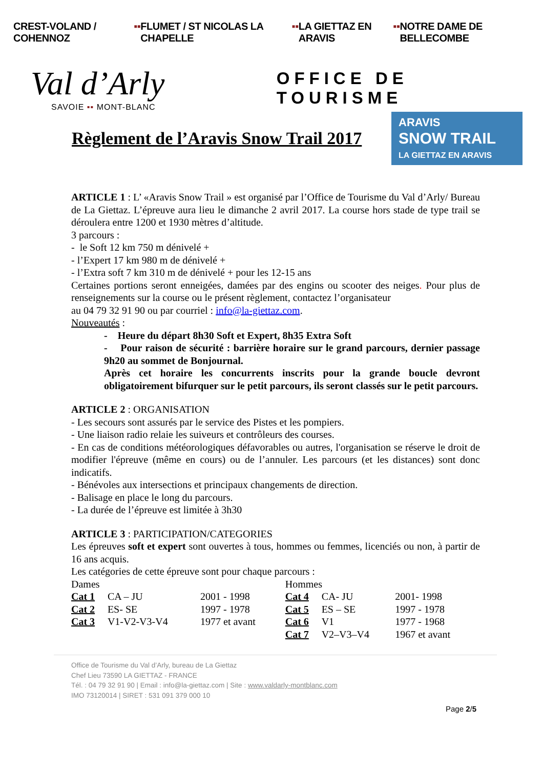CREST-VOLAND / COHENNOZ ▪▪ FLUMET / ST NICOLAS LA CHAPELLE ▪▪ LA GIETTAZ EN ARAVIS ▪▪ NOTRE DAME DE BELLECOMBE
Val d’Arly
SAVOIE ▪▪ MONT-BLANC
OFFICE DE TOURISME
Règlement de l’Aravis Snow Trail 2017
ARAVIS
SNOW TRAIL
LA GIETTAZ EN ARAVIS
ARTICLE 1 : L’ «Aravis Snow Trail » est organisé par l’Office de Tourisme du Val d’Arly/ Bureau de La Giettaz. L’épreuve aura lieu le dimanche 2 avril 2017. La course hors stade de type trail se déroulera entre 1200 et 1930 mètres d’altitude.
3 parcours :
- le Soft 12 km 750 m dénivelé +
- l’Expert 17 km 980 m de dénivelé +
- l’Extra soft 7 km 310 m de dénivelé + pour les 12-15 ans
Certaines portions seront enneigées, damées par des engins ou scooter des neiges. Pour plus de renseignements sur la course ou le présent règlement, contactez l’organisateur
au 04 79 32 91 90 ou par courriel : info@la-giettaz.com.
Nouveautés :
- Heure du départ 8h30 Soft et Expert, 8h35 Extra Soft
- Pour raison de sécurité : barrière horaire sur le grand parcours, dernier passage 9h20 au sommet de Bonjournal.
Après cet horaire les concurrents inscrits pour la grande boucle devront obligatoirement bifurquer sur le petit parcours, ils seront classés sur le petit parcours.
ARTICLE 2 : ORGANISATION
- Les secours sont assurés par le service des Pistes et les pompiers.
- Une liaison radio relaie les suiveurs et contrôleurs des courses.
- En cas de conditions météorologiques défavorables ou autres, l'organisation se réserve le droit de modifier l'épreuve (même en cours) ou de l’annuler. Les parcours (et les distances) sont donc indicatifs.
- Bénévoles aux intersections et principaux changements de direction.
- Balisage en place le long du parcours.
- La durée de l’épreuve est limitée à 3h30
ARTICLE 3 : PARTICIPATION/CATEGORIES
Les épreuves soft et expert sont ouvertes à tous, hommes ou femmes, licenciés ou non, à partir de 16 ans acquis.
Les catégories de cette épreuve sont pour chaque parcours :
| Dames | | | Hommes | | |
| Cat 1 | CA – JU | 2001 - 1998 | Cat 4 | CA- JU | 2001- 1998 |
| Cat 2 | ES- SE | 1997 - 1978 | Cat 5 | ES – SE | 1997 - 1978 |
| Cat 3 | V1-V2-V3-V4 | 1977 et avant | Cat 6 | V1 | 1977 - 1968 |
| | | | Cat 7 | V2–V3–V4 | 1967 et avant |
Office de Tourisme du Val d’Arly, bureau de La Giettaz
Chef Lieu 73590 LA GIETTAZ - FRANCE
Tél. : 04 79 32 91 90 | Email : info@la-giettaz.com | Site : www.valdarly-montblanc.com
IMO 73120014 | SIRET : 531 091 379 000 10
Page 2/5